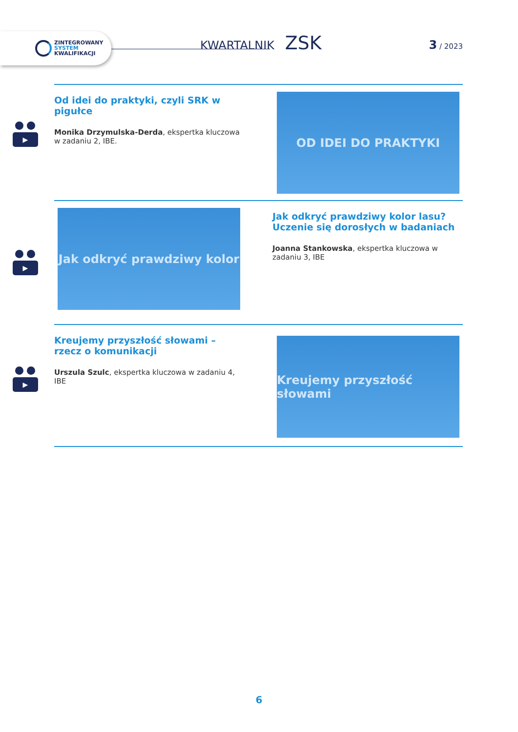ZINTEGROWANY
SYSTEM
KWALIFIKACJI
KWARTALNIK ZSK 3 / 2023
▶
Od idei do praktyki, czyli SRK w pigułce
Monika Drzymulska-Derda, ekspertka kluczowa w zadaniu 2, IBE.
OD IDEI DO PRAKTYKI
▶
Jak odkryć prawdziwy kolor
Jak odkryć prawdziwy kolor lasu?
Uczenie się dorosłych w badaniach
Joanna Stankowska, ekspertka kluczowa w zadaniu 3, IBE
▶
Kreujemy przyszłość słowami –
rzecz o komunikacji
Urszula Szulc, ekspertka kluczowa w zadaniu 4, IBE
Kreujemy przyszłość słowami
6